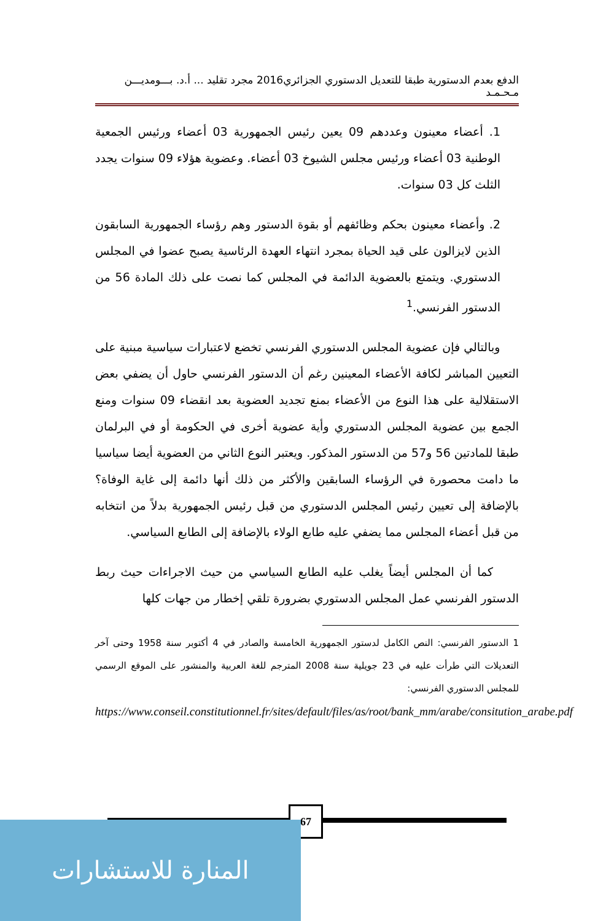الدفع بعدم الدستورية طبقا للتعديل الدستوري الجزائري2016 مجرد تقليد ... أ.د. بـــومديـــن مـحـمـد
1. أعضاء معينون وعددهم 09 يعين رئيس الجمهورية 03 أعضاء ورئيس الجمعية الوطنية 03 أعضاء ورئيس مجلس الشيوخ 03 أعضاء. وعضوية هؤلاء 09 سنوات يجدد الثلث كل 03 سنوات.
2. وأعضاء معينون بحكم وظائفهم أو بقوة الدستور وهم رؤساء الجمهورية السابقون الذين لايزالون على قيد الحياة بمجرد انتهاء العهدة الرئاسية يصبح عضوا في المجلس الدستوري. ويتمتع بالعضوية الدائمة في المجلس كما نصت على ذلك المادة 56 من الدستور الفرنسي.<sup>1</sup>
وبالتالي فإن عضوية المجلس الدستوري الفرنسي تخضع لاعتبارات سياسية مبنية على التعيين المباشر لكافة الأعضاء المعينين رغم أن الدستور الفرنسي حاول أن يضفي بعض الاستقلالية على هذا النوع من الأعضاء بمنع تجديد العضوية بعد انقضاء 09 سنوات ومنع الجمع بين عضوية المجلس الدستوري وأية عضوية أخرى في الحكومة أو في البرلمان طبقا للمادتين 56 و57 من الدستور المذكور. ويعتبر النوع الثاني من العضوية أيضا سياسيا ما دامت محصورة في الرؤساء السابقين والأكثر من ذلك أنها دائمة إلى غاية الوفاة؟ بالإضافة إلى تعيين رئيس المجلس الدستوري من قبل رئيس الجمهورية بدلاً من انتخابه من قبل أعضاء المجلس مما يضفي عليه طابع الولاء بالإضافة إلى الطابع السياسي.
كما أن المجلس أيضاً يغلب عليه الطابع السياسي من حيث الاجراءات حيث ربط الدستور الفرنسي عمل المجلس الدستوري بضرورة تلقي إخطار من جهات كلها
1 الدستور الفرنسي: النص الكامل لدستور الجمهورية الخامسة والصادر في 4 أكتوبر سنة 1958 وحتى آخر التعديلات التي طرأت عليه في 23 جويلية سنة 2008 المترجم للغة العربية والمنشور على الموقع الرسمي للمجلس الدستوري الفرنسي:
https://www.conseil.constitutionnel.fr/sites/default/files/as/root/bank_mm/arabe/consitution_arabe.pdf
67
المنارة للاستشارات